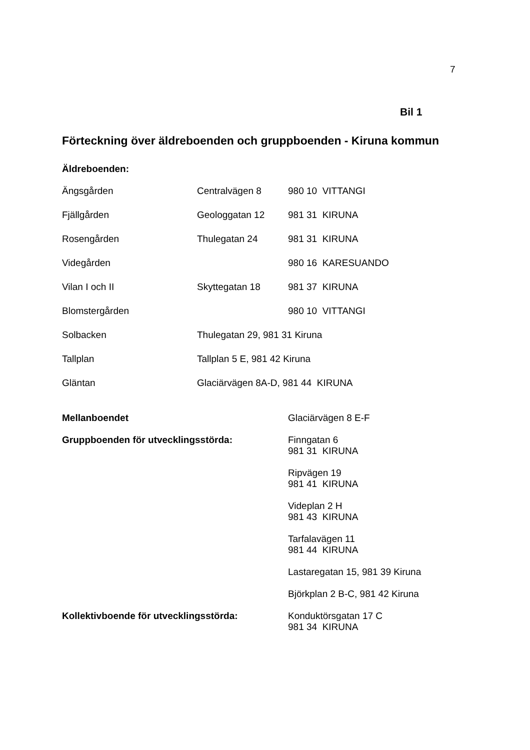7
Bil 1
Förteckning över äldreboenden och gruppboenden - Kiruna kommun
Äldreboenden:
| Ängsgården | Centralvägen 8 | 980 10 VITTANGI |
| Fjällgården | Geologgatan 12 | 981 31 KIRUNA |
| Rosengården | Thulegatan 24 | 981 31 KIRUNA |
| Videgården | | 980 16 KARESUANDO |
| Vilan I och II | Skyttegatan 18 | 981 37 KIRUNA |
| Blomstergården | | 980 10 VITTANGI |
| Solbacken | Thulegatan 29, 981 31 Kiruna | |
| Tallplan | Tallplan 5 E, 981 42 Kiruna | |
| Gläntan | Glaciärvägen 8A-D, 981 44 KIRUNA | |
| Mellanboendet | Glaciärvägen 8 E-F |
| Gruppboenden för utvecklingsstörda: | Finngatan 6 981 31 KIRUNA |
| | Ripvägen 19 981 41 KIRUNA |
| | Videplan 2 H 981 43 KIRUNA |
| | Tarfalavägen 11 981 44 KIRUNA |
| | Lastaregatan 15, 981 39 Kiruna |
| | Björkplan 2 B-C, 981 42 Kiruna |
| Kollektivboende för utvecklingsstörda: | Konduktörsgatan 17 C 981 34 KIRUNA |